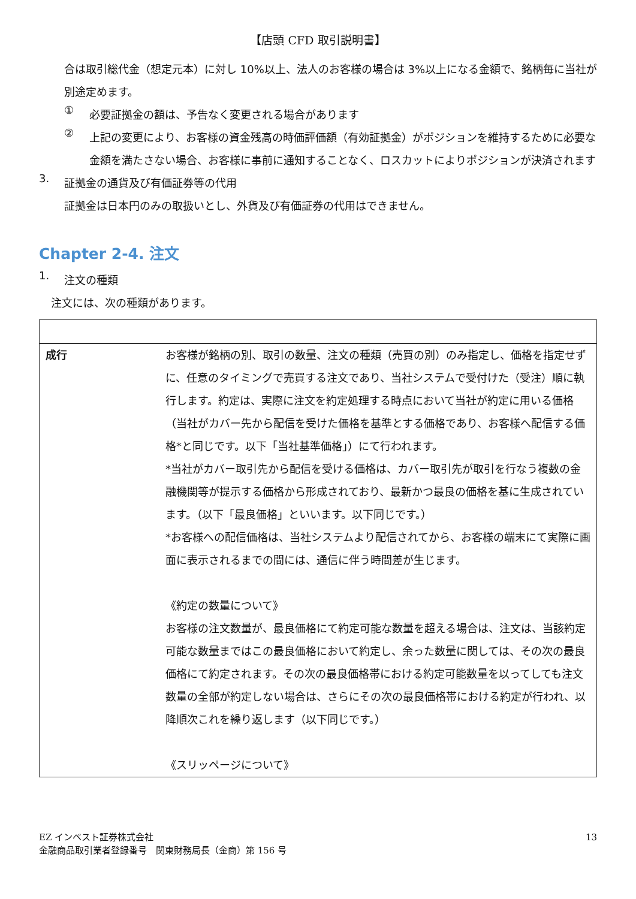【店頭 CFD 取引説明書】
合は取引総代金（想定元本）に対し 10%以上、法人のお客様の場合は 3%以上になる金額で、銘柄毎に当社が別途定めます。
①
必要証拠金の額は、予告なく変更される場合があります
②
上記の変更により、お客様の資金残高の時価評価額（有効証拠金）がポジションを維持するために必要な金額を満たさない場合、お客様に事前に通知することなく、ロスカットによりポジションが決済されます
3.
証拠金の通貨及び有価証券等の代用
証拠金は日本円のみの取扱いとし、外貨及び有価証券の代用はできません。
Chapter 2-4. 注文
1.
注文の種類
注文には、次の種類があります。
| 成行 | お客様が銘柄の別、取引の数量、注文の種類（売買の別）のみ指定し、価格を指定せずに、任意のタイミングで売買する注文であり、当社システムで受付けた（受注）順に執行します。約定は、実際に注文を約定処理する時点において当社が約定に用いる価格（当社がカバー先から配信を受けた価格を基準とする価格であり、お客様へ配信する価格*と同じです。以下「当社基準価格」）にて行われます。 *当社がカバー取引先から配信を受ける価格は、カバー取引先が取引を行なう複数の金融機関等が提示する価格から形成されており、最新かつ最良の価格を基に生成されています。（以下「最良価格」といいます。以下同じです。） *お客様への配信価格は、当社システムより配信されてから、お客様の端末にて実際に画面に表示されるまでの間には、通信に伴う時間差が生じます。 《約定の数量について》 お客様の注文数量が、最良価格にて約定可能な数量を超える場合は、注文は、当該約定可能な数量まではこの最良価格において約定し、余った数量に関しては、その次の最良価格にて約定されます。その次の最良価格帯における約定可能数量を以ってしても注文数量の全部が約定しない場合は、さらにその次の最良価格帯における約定が行われ、以降順次これを繰り返します（以下同じです。） 《スリッページについて》 |
EZ インベスト証券株式会社
金融商品取引業者登録番号　関東財務局長（金商）第 156 号
13